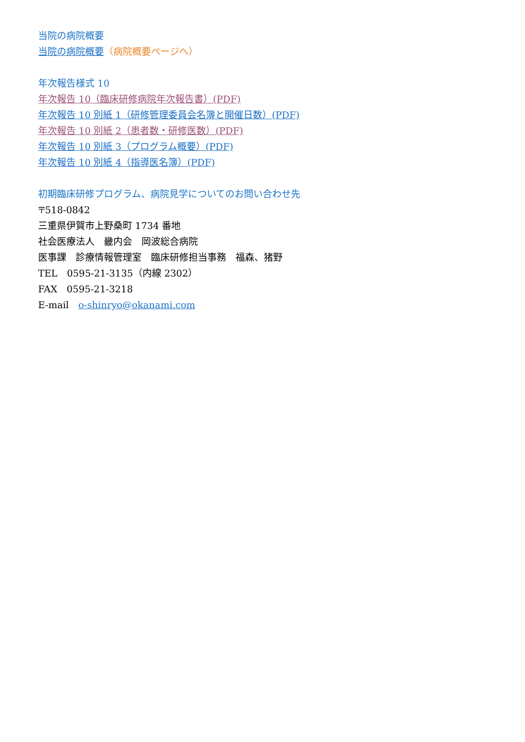当院の病院概要
当院の病院概要（病院概要ページへ）
年次報告様式 10
年次報告 10（臨床研修病院年次報告書）(PDF)
年次報告 10 別紙 1（研修管理委員会名簿と開催日数）(PDF)
年次報告 10 別紙 2（患者数・研修医数）(PDF)
年次報告 10 別紙 3（プログラム概要）(PDF)
年次報告 10 別紙 4（指導医名簿）(PDF)
初期臨床研修プログラム、病院見学についてのお問い合わせ先
〒518-0842
三重県伊賀市上野桑町 1734 番地
社会医療法人　畿内会　岡波総合病院
医事課　診療情報管理室　臨床研修担当事務　福森、猪野
TEL　0595-21-3135（内線 2302）
FAX　0595-21-3218
E-mail　o-shinryo@okanami.com